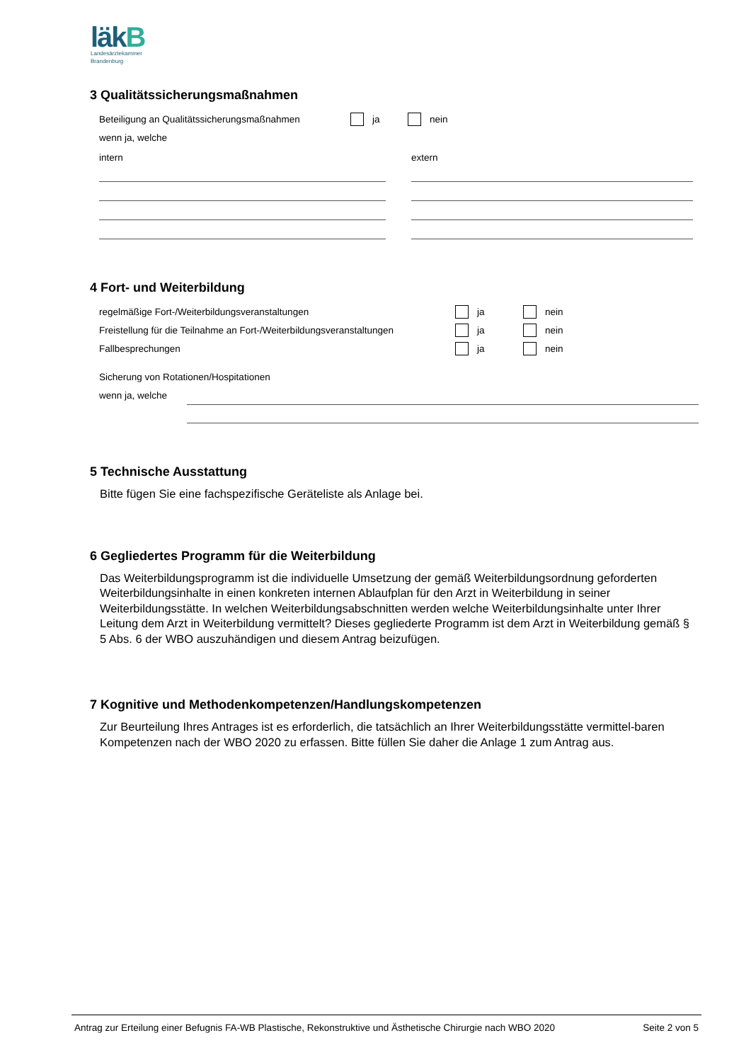läkB
Landesärztekammer
Brandenburg
3 Qualitätssicherungsmaßnahmen
Beteiligung an Qualitätssicherungsmaßnahmen ja nein
wenn ja, welche
intern extern
4 Fort- und Weiterbildung
regelmäßige Fort-/Weiterbildungsveranstaltungen ja nein
Freistellung für die Teilnahme an Fort-/Weiterbildungsveranstaltungen ja nein
Fallbesprechungen ja nein
Sicherung von Rotationen/Hospitationen
wenn ja, welche
5 Technische Ausstattung
Bitte fügen Sie eine fachspezifische Geräteliste als Anlage bei.
6 Gegliedertes Programm für die Weiterbildung
Das Weiterbildungsprogramm ist die individuelle Umsetzung der gemäß Weiterbildungsordnung geforderten Weiterbildungsinhalte in einen konkreten internen Ablaufplan für den Arzt in Weiterbildung in seiner Weiterbildungsstätte. In welchen Weiterbildungsabschnitten werden welche Weiterbildungsinhalte unter Ihrer Leitung dem Arzt in Weiterbildung vermittelt? Dieses gegliederte Programm ist dem Arzt in Weiterbildung gemäß § 5 Abs. 6 der WBO auszuhändigen und diesem Antrag beizufügen.
7 Kognitive und Methodenkompetenzen/Handlungskompetenzen
Zur Beurteilung Ihres Antrages ist es erforderlich, die tatsächlich an Ihrer Weiterbildungsstätte vermittel-baren Kompetenzen nach der WBO 2020 zu erfassen. Bitte füllen Sie daher die Anlage 1 zum Antrag aus.
Antrag zur Erteilung einer Befugnis FA-WB Plastische, Rekonstruktive und Ästhetische Chirurgie nach WBO 2020 Seite 2 von 5